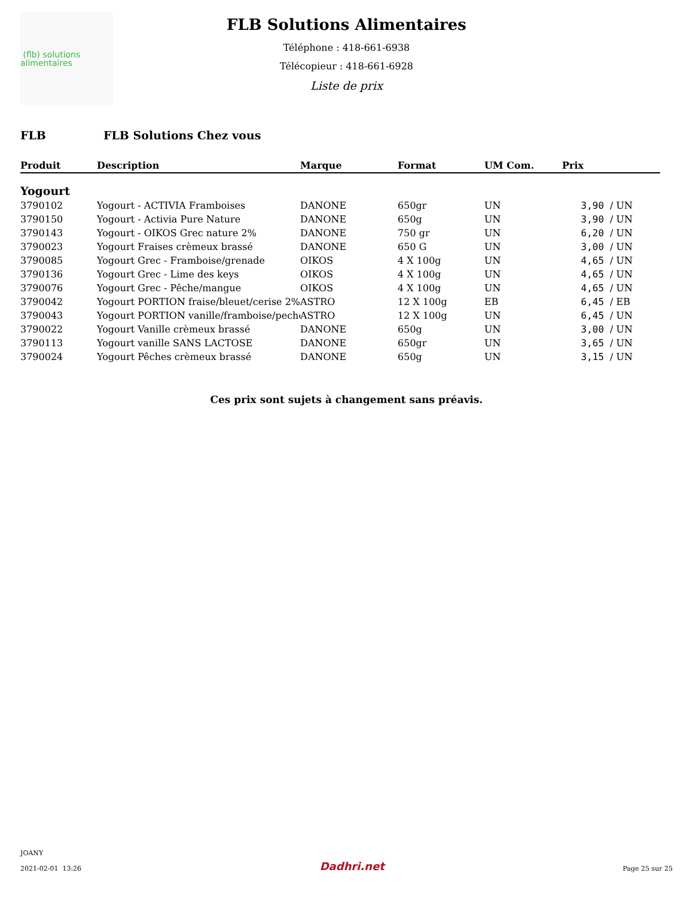(flb) solutions
alimentaires
FLB Solutions Alimentaires
Téléphone : 418-661-6938
Télécopieur : 418-661-6928
Liste de prix
FLB FLB Solutions Chez vous
| Produit | Description | Marque | Format | UM Com. | Prix | |
| --- | --- | --- | --- | --- | --- | --- |
| Yogourt | | | | | | |
| 3790102 | Yogourt - ACTIVIA Framboises | DANONE | 650gr | UN | 3,90 | / UN |
| 3790150 | Yogourt - Activia Pure Nature | DANONE | 650g | UN | 3,90 | / UN |
| 3790143 | Yogourt - OIKOS Grec nature 2% | DANONE | 750 gr | UN | 6,20 | / UN |
| 3790023 | Yogourt Fraises crèmeux brassé | DANONE | 650 G | UN | 3,00 | / UN |
| 3790085 | Yogourt Grec - Framboise/grenade | OIKOS | 4 X 100g | UN | 4,65 | / UN |
| 3790136 | Yogourt Grec - Lime des keys | OIKOS | 4 X 100g | UN | 4,65 | / UN |
| 3790076 | Yogourt Grec - Pêche/mangue | OIKOS | 4 X 100g | UN | 4,65 | / UN |
| 3790042 | Yogourt PORTION fraise/bleuet/cerise 2% | ASTRO | 12 X 100g | EB | 6,45 | / EB |
| 3790043 | Yogourt PORTION vanille/framboise/peche | ASTRO | 12 X 100g | UN | 6,45 | / UN |
| 3790022 | Yogourt Vanille crèmeux brassé | DANONE | 650g | UN | 3,00 | / UN |
| 3790113 | Yogourt vanille SANS LACTOSE | DANONE | 650gr | UN | 3,65 | / UN |
| 3790024 | Yogourt Pêches crèmeux brassé | DANONE | 650g | UN | 3,15 | / UN |
Ces prix sont sujets à changement sans préavis.
JOANY
2021-02-01 13:26
Dadhri.net
Page 25 sur 25